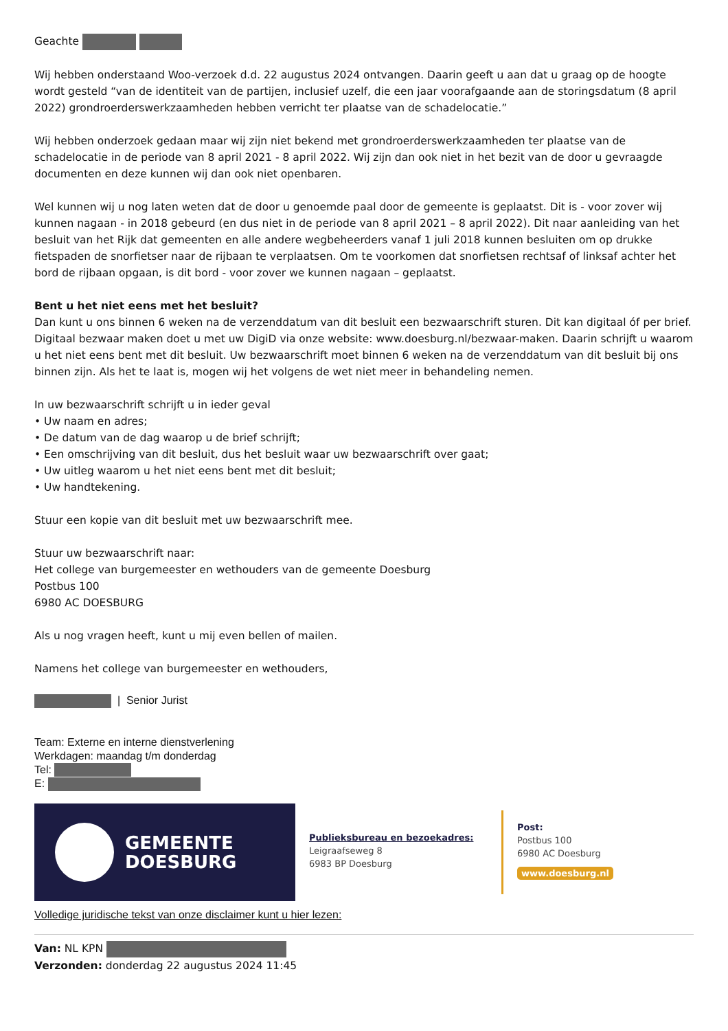Geachte
Wij hebben onderstaand Woo-verzoek d.d. 22 augustus 2024 ontvangen. Daarin geeft u aan dat u graag op de hoogte wordt gesteld “van de identiteit van de partijen, inclusief uzelf, die een jaar voorafgaande aan de storingsdatum (8 april 2022) grondroerderswerkzaamheden hebben verricht ter plaatse van de schadelocatie.”
Wij hebben onderzoek gedaan maar wij zijn niet bekend met grondroerderswerkzaamheden ter plaatse van de schadelocatie in de periode van 8 april 2021 - 8 april 2022. Wij zijn dan ook niet in het bezit van de door u gevraagde documenten en deze kunnen wij dan ook niet openbaren.
Wel kunnen wij u nog laten weten dat de door u genoemde paal door de gemeente is geplaatst. Dit is - voor zover wij kunnen nagaan - in 2018 gebeurd (en dus niet in de periode van 8 april 2021 – 8 april 2022). Dit naar aanleiding van het besluit van het Rijk dat gemeenten en alle andere wegbeheerders vanaf 1 juli 2018 kunnen besluiten om op drukke fietspaden de snorfietser naar de rijbaan te verplaatsen. Om te voorkomen dat snorfietsen rechtsaf of linksaf achter het bord de rijbaan opgaan, is dit bord - voor zover we kunnen nagaan – geplaatst.
Bent u het niet eens met het besluit?
Dan kunt u ons binnen 6 weken na de verzenddatum van dit besluit een bezwaarschrift sturen. Dit kan digitaal óf per brief. Digitaal bezwaar maken doet u met uw DigiD via onze website: www.doesburg.nl/bezwaar-maken. Daarin schrijft u waarom u het niet eens bent met dit besluit. Uw bezwaarschrift moet binnen 6 weken na de verzenddatum van dit besluit bij ons binnen zijn. Als het te laat is, mogen wij het volgens de wet niet meer in behandeling nemen.
In uw bezwaarschrift schrijft u in ieder geval
• Uw naam en adres;
• De datum van de dag waarop u de brief schrijft;
• Een omschrijving van dit besluit, dus het besluit waar uw bezwaarschrift over gaat;
• Uw uitleg waarom u het niet eens bent met dit besluit;
• Uw handtekening.
Stuur een kopie van dit besluit met uw bezwaarschrift mee.
Stuur uw bezwaarschrift naar:
Het college van burgemeester en wethouders van de gemeente Doesburg
Postbus 100
6980 AC DOESBURG
Als u nog vragen heeft, kunt u mij even bellen of mailen.
Namens het college van burgemeester en wethouders,
| Senior Jurist
Team: Externe en interne dienstverlening
Werkdagen: maandag t/m donderdag
Tel:
E:
GEMEENTE
DOESBURG
Publieksbureau en bezoekadres:
Leigraafseweg 8
6983 BP Doesburg
Post:
Postbus 100
6980 AC Doesburg
www.doesburg.nl
Volledige juridische tekst van onze disclaimer kunt u hier lezen:
Van: NL KPN
Verzonden: donderdag 22 augustus 2024 11:45